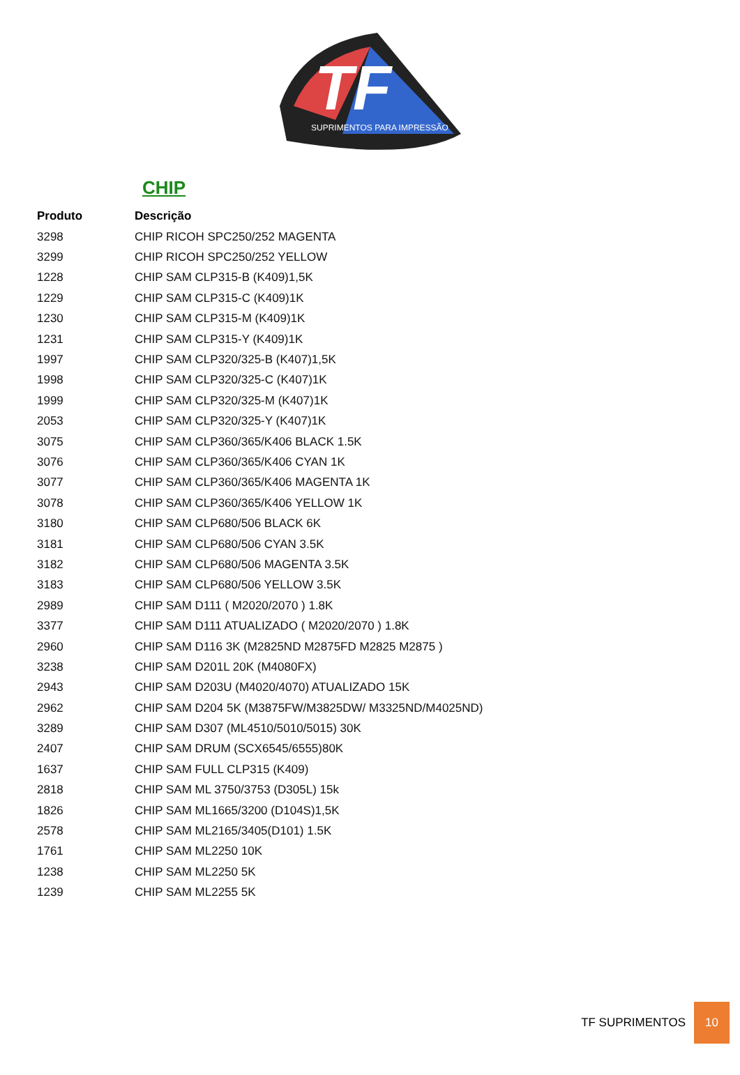TF
SUPRIMENTOS PARA IMPRESSÃO
CHIP
| Produto | Descrição |
| --- | --- |
| 3298 | CHIP RICOH SPC250/252 MAGENTA |
| 3299 | CHIP RICOH SPC250/252 YELLOW |
| 1228 | CHIP SAM CLP315-B (K409)1,5K |
| 1229 | CHIP SAM CLP315-C (K409)1K |
| 1230 | CHIP SAM CLP315-M (K409)1K |
| 1231 | CHIP SAM CLP315-Y (K409)1K |
| 1997 | CHIP SAM CLP320/325-B (K407)1,5K |
| 1998 | CHIP SAM CLP320/325-C (K407)1K |
| 1999 | CHIP SAM CLP320/325-M (K407)1K |
| 2053 | CHIP SAM CLP320/325-Y (K407)1K |
| 3075 | CHIP SAM CLP360/365/K406 BLACK 1.5K |
| 3076 | CHIP SAM CLP360/365/K406 CYAN 1K |
| 3077 | CHIP SAM CLP360/365/K406 MAGENTA 1K |
| 3078 | CHIP SAM CLP360/365/K406 YELLOW 1K |
| 3180 | CHIP SAM CLP680/506 BLACK 6K |
| 3181 | CHIP SAM CLP680/506 CYAN 3.5K |
| 3182 | CHIP SAM CLP680/506 MAGENTA 3.5K |
| 3183 | CHIP SAM CLP680/506 YELLOW 3.5K |
| 2989 | CHIP SAM D111 ( M2020/2070 ) 1.8K |
| 3377 | CHIP SAM D111 ATUALIZADO ( M2020/2070 ) 1.8K |
| 2960 | CHIP SAM D116 3K (M2825ND M2875FD M2825 M2875 ) |
| 3238 | CHIP SAM D201L 20K (M4080FX) |
| 2943 | CHIP SAM D203U (M4020/4070) ATUALIZADO 15K |
| 2962 | CHIP SAM D204 5K (M3875FW/M3825DW/ M3325ND/M4025ND) |
| 3289 | CHIP SAM D307 (ML4510/5010/5015) 30K |
| 2407 | CHIP SAM DRUM (SCX6545/6555)80K |
| 1637 | CHIP SAM FULL CLP315 (K409) |
| 2818 | CHIP SAM ML 3750/3753 (D305L) 15k |
| 1826 | CHIP SAM ML1665/3200 (D104S)1,5K |
| 2578 | CHIP SAM ML2165/3405(D101) 1.5K |
| 1761 | CHIP SAM ML2250 10K |
| 1238 | CHIP SAM ML2250 5K |
| 1239 | CHIP SAM ML2255 5K |
TF SUPRIMENTOS
10